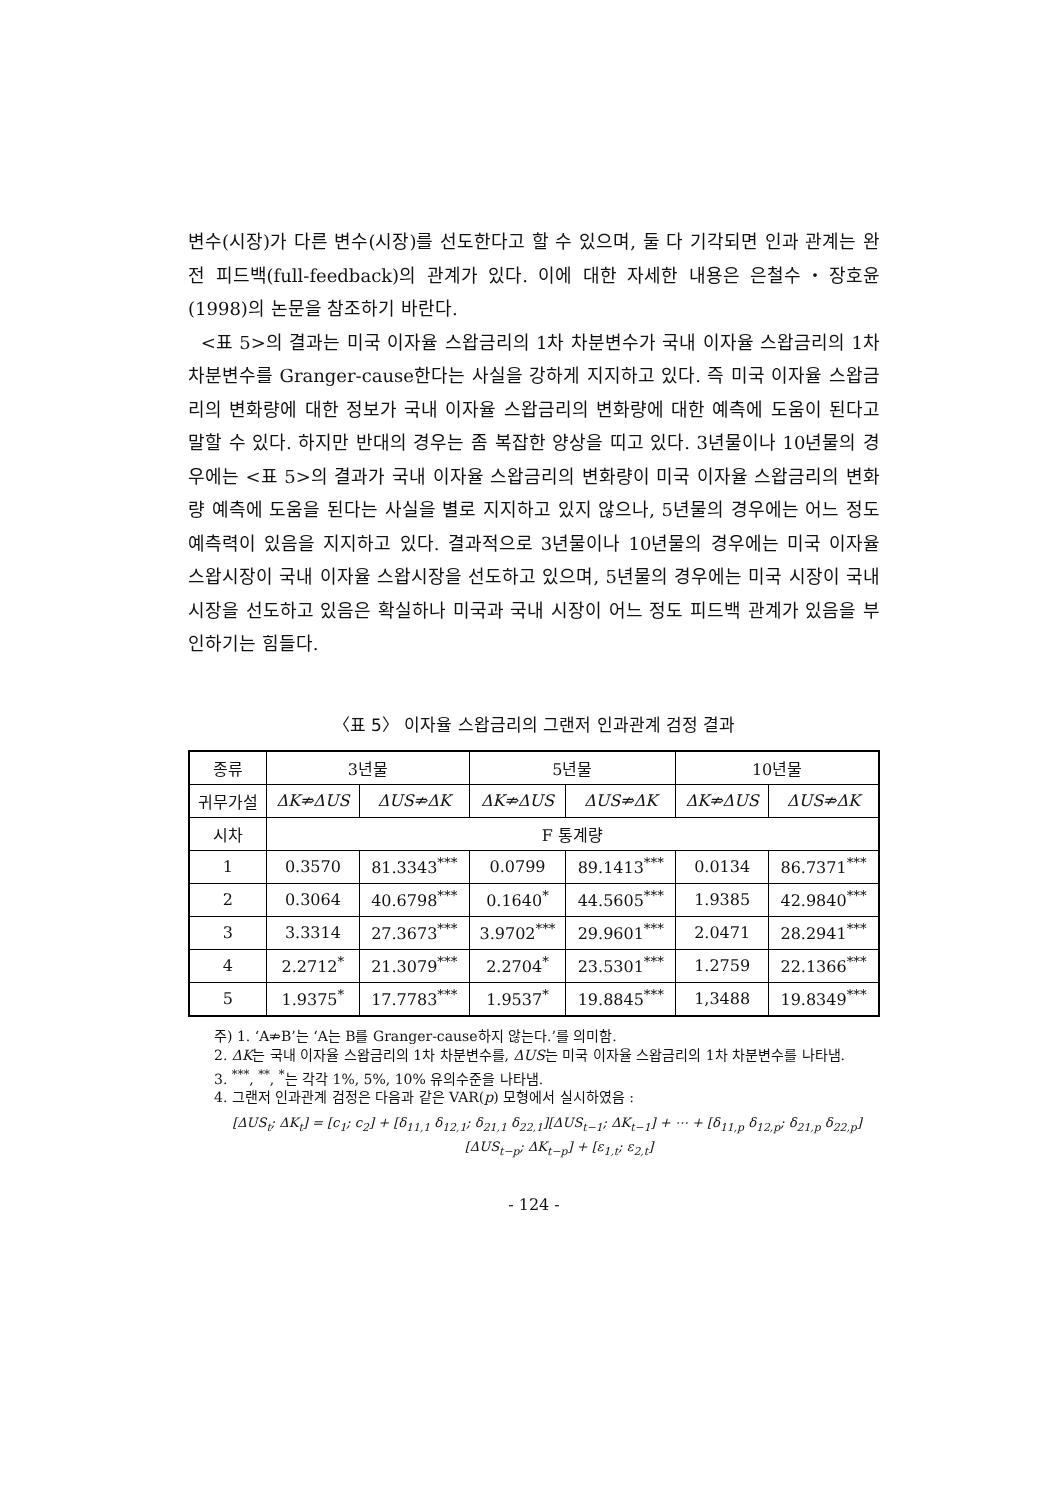변수(시장)가 다른 변수(시장)를 선도한다고 할 수 있으며, 둘 다 기각되면 인과 관계는 완전 피드백(full-feedback)의 관계가 있다. 이에 대한 자세한 내용은 은철수・장호윤(1998)의 논문을 참조하기 바란다.
<표 5>의 결과는 미국 이자율 스왑금리의 1차 차분변수가 국내 이자율 스왑금리의 1차 차분변수를 Granger-cause한다는 사실을 강하게 지지하고 있다. 즉 미국 이자율 스왑금리의 변화량에 대한 정보가 국내 이자율 스왑금리의 변화량에 대한 예측에 도움이 된다고 말할 수 있다. 하지만 반대의 경우는 좀 복잡한 양상을 띠고 있다. 3년물이나 10년물의 경우에는 <표 5>의 결과가 국내 이자율 스왑금리의 변화량이 미국 이자율 스왑금리의 변화량 예측에 도움을 된다는 사실을 별로 지지하고 있지 않으나, 5년물의 경우에는 어느 정도 예측력이 있음을 지지하고 있다. 결과적으로 3년물이나 10년물의 경우에는 미국 이자율 스왑시장이 국내 이자율 스왑시장을 선도하고 있으며, 5년물의 경우에는 미국 시장이 국내 시장을 선도하고 있음은 확실하나 미국과 국내 시장이 어느 정도 피드백 관계가 있음을 부인하기는 힘들다.
〈표 5〉 이자율 스왑금리의 그랜저 인과관계 검정 결과
| 종류 | 3년물 | | 5년물 | | 10년물 | |
| --- | --- | --- | --- | --- | --- | --- |
| 귀무가설 | ΔK⇏ΔUS | ΔUS⇏ΔK | ΔK⇏ΔUS | ΔUS⇏ΔK | ΔK⇏ΔUS | ΔUS⇏ΔK |
| 시차 | F 통계량 | | | | | |
| 1 | 0.3570 | 81.3343<sup>***</sup> | 0.0799 | 89.1413<sup>***</sup> | 0.0134 | 86.7371<sup>***</sup> |
| 2 | 0.3064 | 40.6798<sup>***</sup> | 0.1640<sup>*</sup> | 44.5605<sup>***</sup> | 1.9385 | 42.9840<sup>***</sup> |
| 3 | 3.3314 | 27.3673<sup>***</sup> | 3.9702<sup>***</sup> | 29.9601<sup>***</sup> | 2.0471 | 28.2941<sup>***</sup> |
| 4 | 2.2712<sup>*</sup> | 21.3079<sup>***</sup> | 2.2704<sup>*</sup> | 23.5301<sup>***</sup> | 1.2759 | 22.1366<sup>***</sup> |
| 5 | 1.9375<sup>*</sup> | 17.7783<sup>***</sup> | 1.9537<sup>*</sup> | 19.8845<sup>***</sup> | 1,3488 | 19.8349<sup>***</sup> |
주) 1. ‘A⇏B’는 ‘A는 B를 Granger-cause하지 않는다.’를 의미함.
2. ΔK는 국내 이자율 스왑금리의 1차 차분변수를, ΔUS는 미국 이자율 스왑금리의 1차 차분변수를 나타냄.
3. <sup>***</sup>, <sup>**</sup>, <sup>*</sup>는 각각 1%, 5%, 10% 유의수준을 나타냄.
4. 그랜저 인과관계 검정은 다음과 같은 VAR(p) 모형에서 실시하였음 :
[ΔUS<sub>t</sub>; ΔK<sub>t</sub>] = [c<sub>1</sub>; c<sub>2</sub>] + [δ<sub>11,1</sub> δ<sub>12,1</sub>; δ<sub>21,1</sub> δ<sub>22,1</sub>][ΔUS<sub>t−1</sub>; ΔK<sub>t−1</sub>] + ⋯ + [δ<sub>11,p</sub> δ<sub>12,p</sub>; δ<sub>21,p</sub> δ<sub>22,p</sub>][ΔUS<sub>t−p</sub>; ΔK<sub>t−p</sub>] + [ε<sub>1,t</sub>; ε<sub>2,t</sub>]
- 124 -